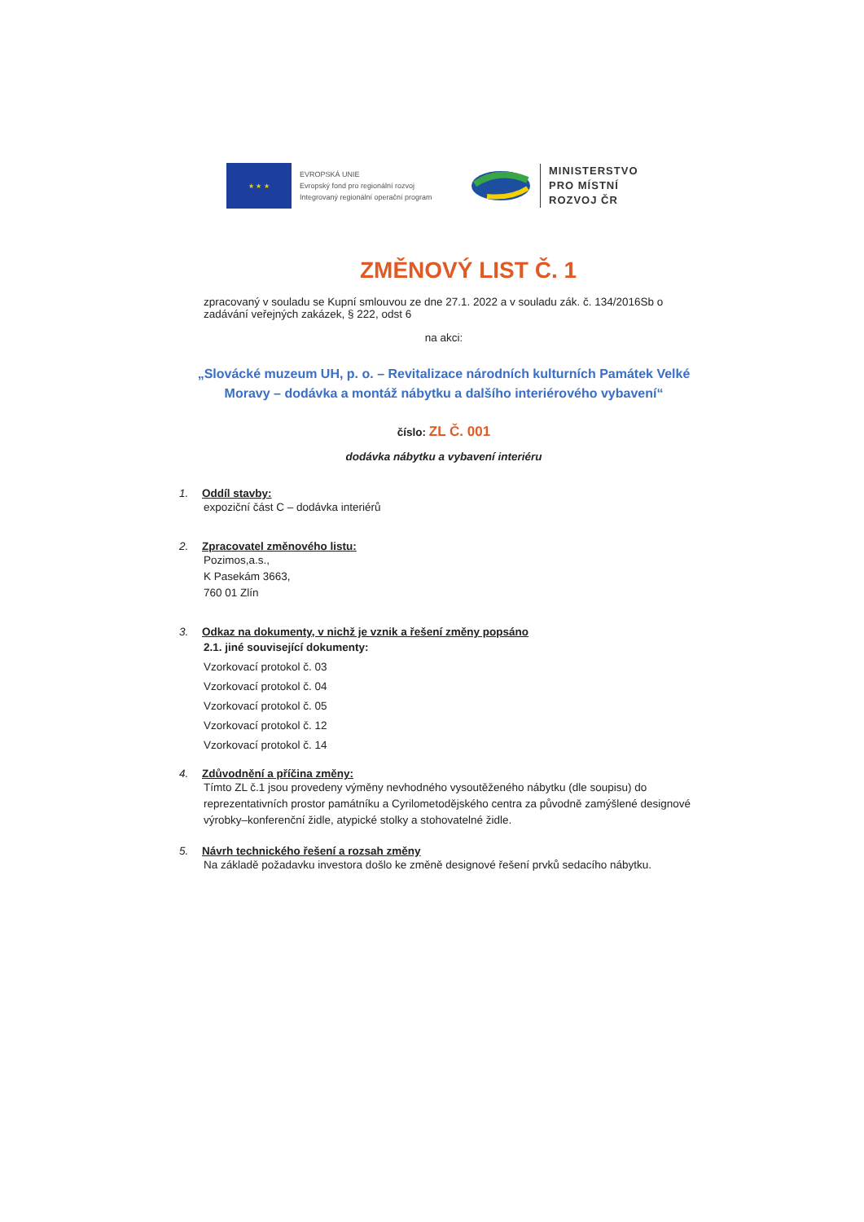★ ★ ★
EVROPSKÁ UNIE
Evropský fond pro regionální rozvoj
Integrovaný regionální operační program
MINISTERSTVO
PRO MÍSTNÍ
ROZVOJ ČR
ZMĚNOVÝ LIST Č. 1
zpracovaný v souladu se Kupní smlouvou ze dne 27.1. 2022 a v souladu zák. č. 134/2016Sb o zadávání veřejných zakázek, § 222, odst 6
na akci:
„Slovácké muzeum UH, p. o. – Revitalizace národních kulturních Památek Velké Moravy – dodávka a montáž nábytku a dalšího interiérového vybavení“
číslo: ZL Č. 001
dodávka nábytku a vybavení interiéru
1. Oddíl stavby:
expoziční část C – dodávka interiérů
2. Zpracovatel změnového listu:
Pozimos,a.s.,
K Pasekám 3663,
760 01 Zlín
3. Odkaz na dokumenty, v nichž je vznik a řešení změny popsáno
2.1. jiné související dokumenty:
Vzorkovací protokol č. 03
Vzorkovací protokol č. 04
Vzorkovací protokol č. 05
Vzorkovací protokol č. 12
Vzorkovací protokol č. 14
4. Zdůvodnění a příčina změny:
Tímto ZL č.1 jsou provedeny výměny nevhodného vysoutěženého nábytku (dle soupisu) do reprezentativních prostor památníku a Cyrilometodějského centra za původně zamýšlené designové výrobky–konferenční židle, atypické stolky a stohovatelné židle.
5. Návrh technického řešení a rozsah změny
Na základě požadavku investora došlo ke změně designové řešení prvků sedacího nábytku.